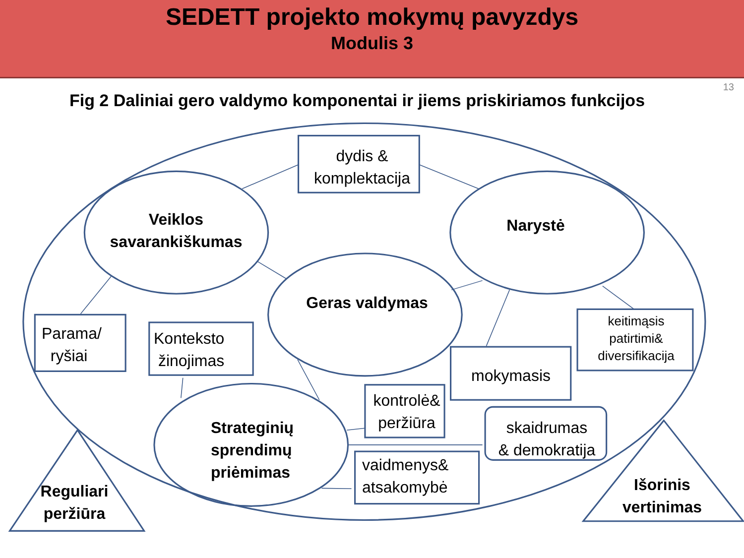SEDETT projekto mokymų pavyzdys
Modulis 3
13
Fig 2 Daliniai gero valdymo komponentai ir jiems priskiriamos funkcijos
dydis &
komplektacija
Veiklos
savarankiškumas
Narystė
Geras valdymas
Parama/
ryšiai
Konteksto
žinojimas
mokymasis
keitimąsis
patirtimi&
diversifikacija
kontrolė&
peržiūra
skaidrumas
& demokratija
vaidmenys&
atsakomybė
Strateginių
sprendimų
priėmimas
Reguliari
peržiūra
Išorinis
vertinimas